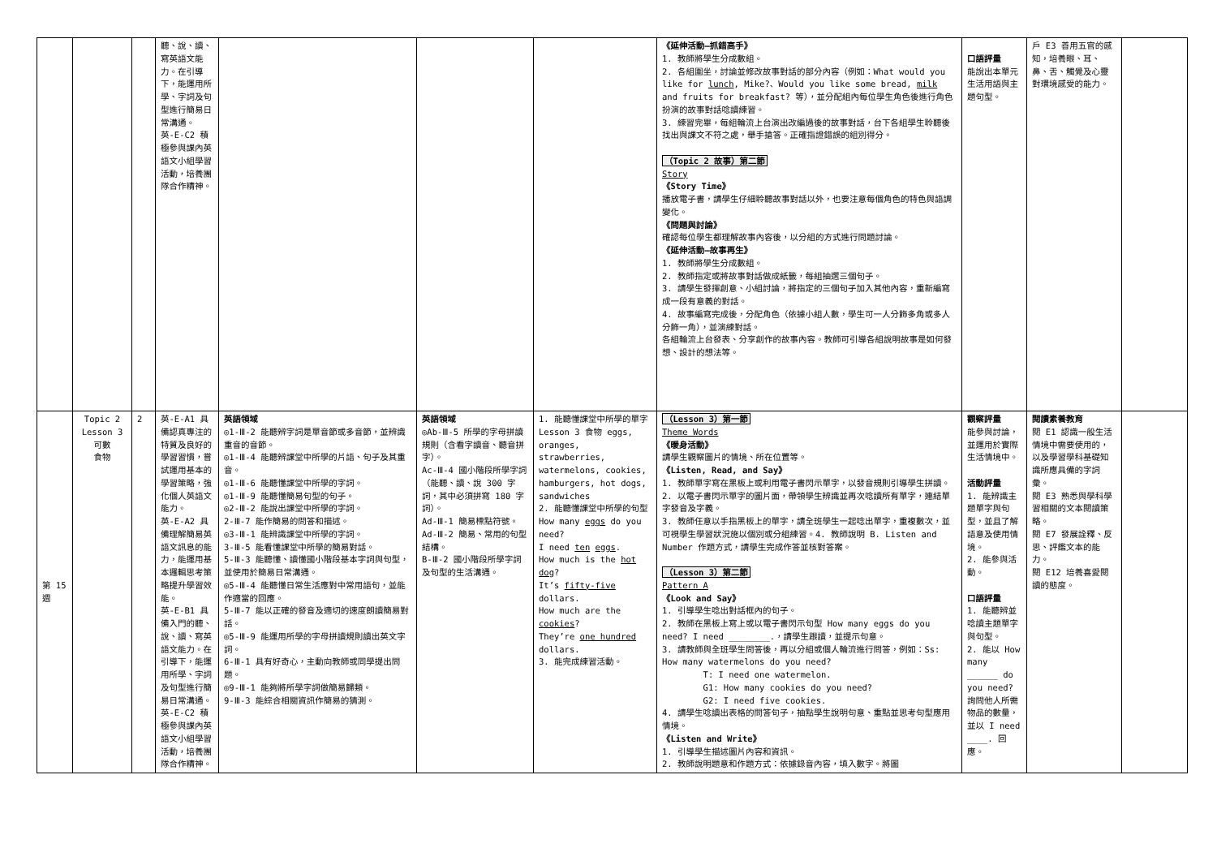| | | | 聽、說、讀、寫英語文能力。在引導下，能運用所學、字詞及句型進行簡易日常溝通。 英-E-C2 積極參與課內英語文小組學習活動，培養團隊合作精神。 | | | | 《延伸活動—抓錯高手》 1. 教師將學生分成數組。 2. 各組圍坐，討論並修改故事對話的部分內容（例如：What would you like for lunch , Mike?、Would you like some bread, milk and fruits for breakfast? 等），並分配組內每位學生角色後進行角色扮演的故事對話唸讀練習。 3. 練習完畢，每組輪流上台演出改編過後的故事對話，台下各組學生聆聽後找出與課文不符之處，舉手搶答。正確指證錯誤的組別得分。 （Topic 2 故事）第二節 Story 《Story Time》 播放電子書，請學生仔細聆聽故事對話以外，也要注意每個角色的特色與語調變化。 《問題與討論》 確認每位學生都理解故事內容後，以分組的方式進行問題討論。 《延伸活動—故事再生》 1. 教師將學生分成數組。 2. 教師指定或將故事對話做成紙籤，每組抽選三個句子。 3. 請學生發揮創意、小組討論，將指定的三個句子加入其他內容，重新編寫成一段有意義的對話。 4. 故事編寫完成後，分配角色（依據小組人數，學生可一人分飾多角或多人分飾一角），並演練對話。 各組輪流上台發表、分享創作的故事內容。教師可引導各組說明故事是如何發想、設計的想法等。 | 口語評量 能說出本單元生活用語與主題句型。 | 戶 E3 善用五官的感知，培養眼、耳、鼻、舌、觸覺及心靈對環境感受的能力。 | |
| 第 15 週 | Topic 2 Lesson 3 可數 食物 | 2 | 英-E-A1 具備認真專注的特質及良好的學習習慣，嘗試運用基本的學習策略，強化個人英語文能力。 英-E-A2 具備理解簡易英語文訊息的能力，能運用基本邏輯思考策略提升學習效能。 英-E-B1 具備入門的聽、說、讀、寫英語文能力。在引導下，能運用所學、字詞及句型進行簡易日常溝通。 英-E-C2 積極參與課內英語文小組學習活動，培養團隊合作精神。 | 英語領域 ◎1-Ⅲ-2 能聽辨字詞是單音節或多音節，並辨識重音的音節。 ◎1-Ⅲ-4 能聽辨課堂中所學的片語、句子及其重音。 ◎1-Ⅲ-6 能聽懂課堂中所學的字詞。 ◎1-Ⅲ-9 能聽懂簡易句型的句子。 ◎2-Ⅲ-2 能說出課堂中所學的字詞。 2-Ⅲ-7 能作簡易的問答和描述。 ◎3-Ⅲ-1 能辨識課堂中所學的字詞。 3-Ⅲ-5 能看懂課堂中所學的簡易對話。 5-Ⅲ-3 能聽懂、讀懂國小階段基本字詞與句型，並使用於簡易日常溝通。 ◎5-Ⅲ-4 能聽懂日常生活應對中常用語句，並能作適當的回應。 5-Ⅲ-7 能以正確的發音及適切的速度朗讀簡易對話。 ◎5-Ⅲ-9 能運用所學的字母拼讀規則讀出英文字詞。 6-Ⅲ-1 具有好奇心，主動向教師或同學提出問題。 ◎9-Ⅲ-1 能夠將所學字詞做簡易歸類。 9-Ⅲ-3 能綜合相關資訊作簡易的猜測。 | 英語領域 ◎Ab-Ⅲ-5 所學的字母拼讀規則（含看字讀音、聽音拼字）。 Ac-Ⅲ-4 國小階段所學字詞（能聽、讀、說 300 字詞，其中必須拼寫 180 字詞）。 Ad-Ⅲ-1 簡易標點符號。 Ad-Ⅲ-2 簡易、常用的句型結構。 B-Ⅲ-2 國小階段所學字詞及句型的生活溝通。 | 1. 能聽懂課堂中所學的單字 Lesson 3 食物 eggs, oranges, strawberries, watermelons, cookies, hamburgers, hot dogs, sandwiches 2. 能聽懂課堂中所學的句型 How many eggs do you need? I need ten eggs . How much is the hot dog ? It’s fifty-five dollars. How much are the cookies ? They’re one hundred dollars. 3. 能完成練習活動。 | （Lesson 3）第一節 Theme Words 《暖身活動》 請學生觀察圖片的情境、所在位置等。 《Listen, Read, and Say》 1. 教師單字寫在黑板上或利用電子書閃示單字，以發音規則引導學生拼讀。 2. 以電子書閃示單字的圖片面，帶領學生辨識並再次唸讀所有單字，連結單字發音及字義。 3. 教師任意以手指黑板上的單字，請全班學生一起唸出單字，重複數次，並可視學生學習狀況施以個別或分組練習。4. 教師說明 B. Listen and Number 作題方式，請學生完成作答並核對答案。 （Lesson 3）第二節 Pattern A 《Look and Say》 1. 引導學生唸出對話框內的句子。 2. 教師在黑板上寫上或以電子書閃示句型 How many eggs do you need? I need ________.，請學生跟讀，並提示句意。 3. 請教師與全班學生問答後，再以分組或個人輪流進行問答，例如：Ss: How many watermelons do you need? T: I need one watermelon. G1: How many cookies do you need? G2: I need five cookies. 4. 請學生唸讀出表格的問答句子，抽點學生說明句意、重點並思考句型應用情境。 《Listen and Write》 1. 引導學生描述圖片內容和資訊。 2. 教師說明題意和作題方式：依據錄音內容，填入數字。將圖 | 觀察評量 能參與討論，並運用於實際生活情境中。 活動評量 1. 能辨識主題單字與句型，並且了解語意及使用情境。 2. 能參與活動。 口語評量 1. 能聽辨並唸讀主題單字與句型。 2. 能以 How many ______ do you need? 詢問他人所需物品的數量，並以 I need ____. 回應。 | 閱讀素養教育 閱 E1 認識一般生活情境中需要使用的，以及學習學科基礎知識所應具備的字詞彙。 閱 E3 熟悉與學科學習相關的文本閱讀策略。 閱 E7 發展詮釋、反思、評鑑文本的能力。 閱 E12 培養喜愛閱讀的態度。 | |